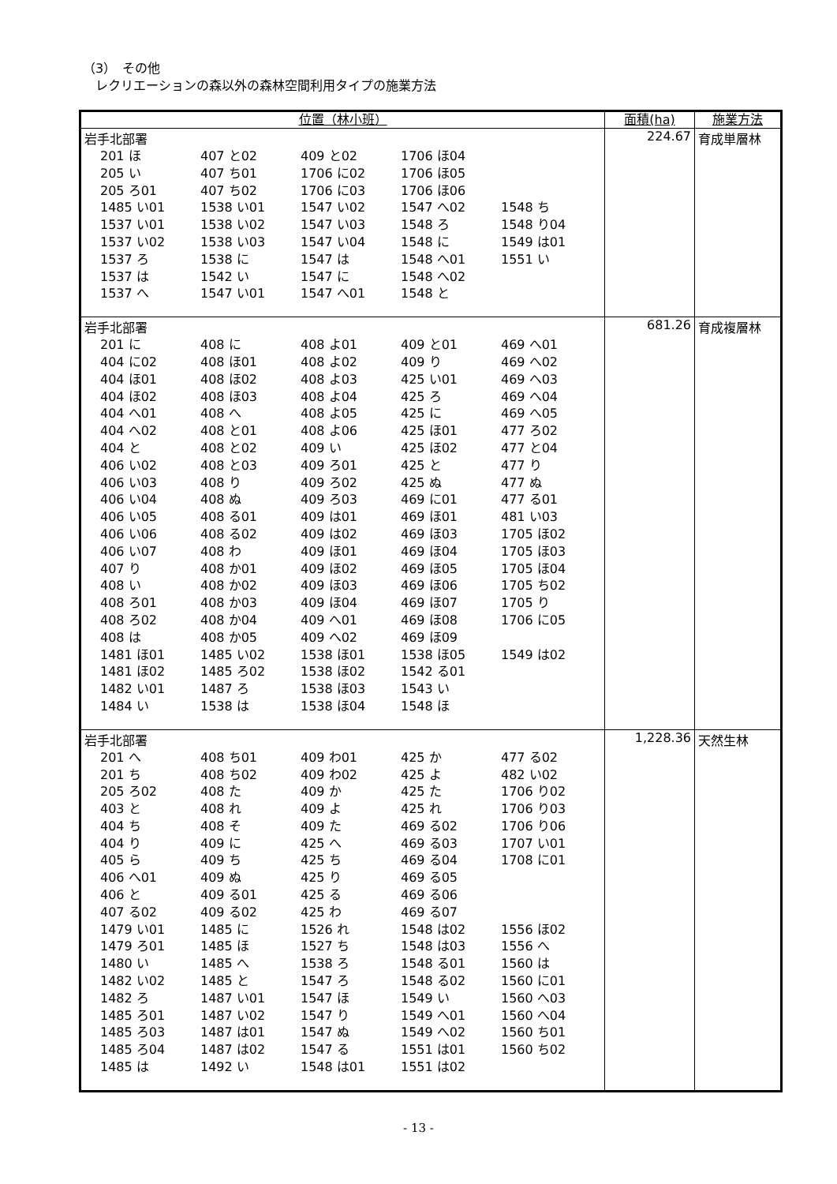（3）　その他
　レクリエーションの森以外の森林空間利用タイプの施業方法
| 位置（林小班） | 面積(ha) | 施業方法 |
| --- | --- | --- |
| 岩手北部署 / 201 ほ / 407 と02 / 409 と02 / 1706 ほ04 / / / 205 い / 407 ち01 / 1706 に02 / 1706 ほ05 / / / 205 ろ01 / 407 ち02 / 1706 に03 / 1706 ほ06 / / / 1485 い01 / 1538 い01 / 1547 い02 / 1547 へ02 / 1548 ち / / 1537 い01 / 1538 い02 / 1547 い03 / 1548 ろ / 1548 り04 / / 1537 い02 / 1538 い03 / 1547 い04 / 1548 に / 1549 は01 / / 1537 ろ / 1538 に / 1547 は / 1548 へ01 / 1551 い / / 1537 は / 1542 い / 1547 に / 1548 へ02 / / / 1537 へ / 1547 い01 / 1547 へ01 / 1548 と / / | 224.67 | 育成単層林 |
| 岩手北部署 / 201 に / 408 に / 408 よ01 / 409 と01 / 469 へ01 / / 404 に02 / 408 ほ01 / 408 よ02 / 409 り / 469 へ02 / / 404 ほ01 / 408 ほ02 / 408 よ03 / 425 い01 / 469 へ03 / / 404 ほ02 / 408 ほ03 / 408 よ04 / 425 ろ / 469 へ04 / / 404 へ01 / 408 へ / 408 よ05 / 425 に / 469 へ05 / / 404 へ02 / 408 と01 / 408 よ06 / 425 ほ01 / 477 ろ02 / / 404 と / 408 と02 / 409 い / 425 ほ02 / 477 と04 / / 406 い02 / 408 と03 / 409 ろ01 / 425 と / 477 り / / 406 い03 / 408 り / 409 ろ02 / 425 ぬ / 477 ぬ / / 406 い04 / 408 ぬ / 409 ろ03 / 469 に01 / 477 る01 / / 406 い05 / 408 る01 / 409 は01 / 469 ほ01 / 481 い03 / / 406 い06 / 408 る02 / 409 は02 / 469 ほ03 / 1705 ほ02 / / 406 い07 / 408 わ / 409 ほ01 / 469 ほ04 / 1705 ほ03 / / 407 り / 408 か01 / 409 ほ02 / 469 ほ05 / 1705 ほ04 / / 408 い / 408 か02 / 409 ほ03 / 469 ほ06 / 1705 ち02 / / 408 ろ01 / 408 か03 / 409 ほ04 / 469 ほ07 / 1705 り / / 408 ろ02 / 408 か04 / 409 へ01 / 469 ほ08 / 1706 に05 / / 408 は / 408 か05 / 409 へ02 / 469 ほ09 / / / 1481 ほ01 / 1485 い02 / 1538 ほ01 / 1538 ほ05 / 1549 は02 / / 1481 ほ02 / 1485 ろ02 / 1538 ほ02 / 1542 る01 / / / 1482 い01 / 1487 ろ / 1538 ほ03 / 1543 い / / / 1484 い / 1538 は / 1538 ほ04 / 1548 ほ / / | 681.26 | 育成複層林 |
| 岩手北部署 / 201 へ / 408 ち01 / 409 わ01 / 425 か / 477 る02 / / 201 ち / 408 ち02 / 409 わ02 / 425 よ / 482 い02 / / 205 ろ02 / 408 た / 409 か / 425 た / 1706 り02 / / 403 と / 408 れ / 409 よ / 425 れ / 1706 り03 / / 404 ち / 408 そ / 409 た / 469 る02 / 1706 り06 / / 404 り / 409 に / 425 へ / 469 る03 / 1707 い01 / / 405 ら / 409 ち / 425 ち / 469 る04 / 1708 に01 / / 406 へ01 / 409 ぬ / 425 り / 469 る05 / / / 406 と / 409 る01 / 425 る / 469 る06 / / / 407 る02 / 409 る02 / 425 わ / 469 る07 / / / 1479 い01 / 1485 に / 1526 れ / 1548 は02 / 1556 ほ02 / / 1479 ろ01 / 1485 ほ / 1527 ち / 1548 は03 / 1556 へ / / 1480 い / 1485 へ / 1538 ろ / 1548 る01 / 1560 は / / 1482 い02 / 1485 と / 1547 ろ / 1548 る02 / 1560 に01 / / 1482 ろ / 1487 い01 / 1547 ほ / 1549 い / 1560 へ03 / / 1485 ろ01 / 1487 い02 / 1547 り / 1549 へ01 / 1560 へ04 / / 1485 ろ03 / 1487 は01 / 1547 ぬ / 1549 へ02 / 1560 ち01 / / 1485 ろ04 / 1487 は02 / 1547 る / 1551 は01 / 1560 ち02 / / 1485 は / 1492 い / 1548 は01 / 1551 は02 / / | 1,228.36 | 天然生林 |
- 13 -